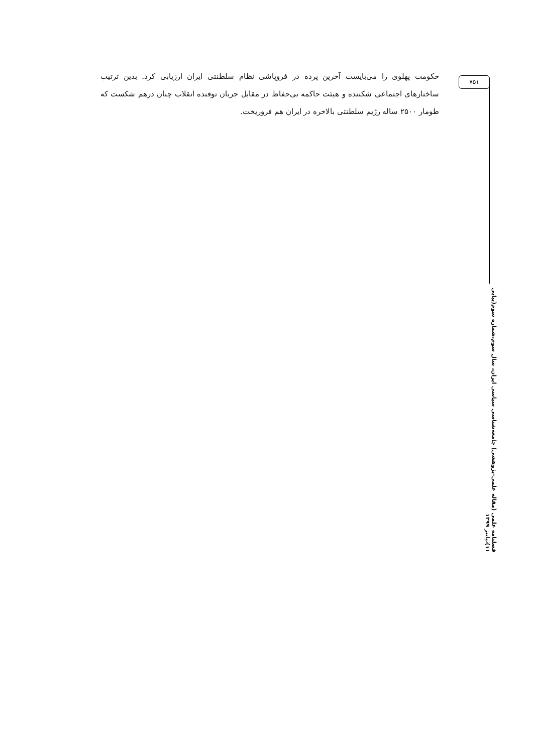۷۵۱
حکومت پهلوی را می‌بایست آخرین پرده در فروپاشی نظام سلطنتی ایران ارزیابی کرد. بدین ترتیب ساختارهای اجتماعی شکننده و هیئت حاکمه بی‌حفاظ در مقابل جریان توفنده انقلاب چنان درهم شکست که طومار ۲۵۰۰ ساله رژیم سلطنتی بالاخره در ایران هم فروریخت.
فصلنامه علمی (مقاله علمی-پژوهشی) جامعه‌شناسی سیاسی ایران، سال سوم،شماره سوم(پیاپی ۱۱)،پاییز ۱۳۹۹